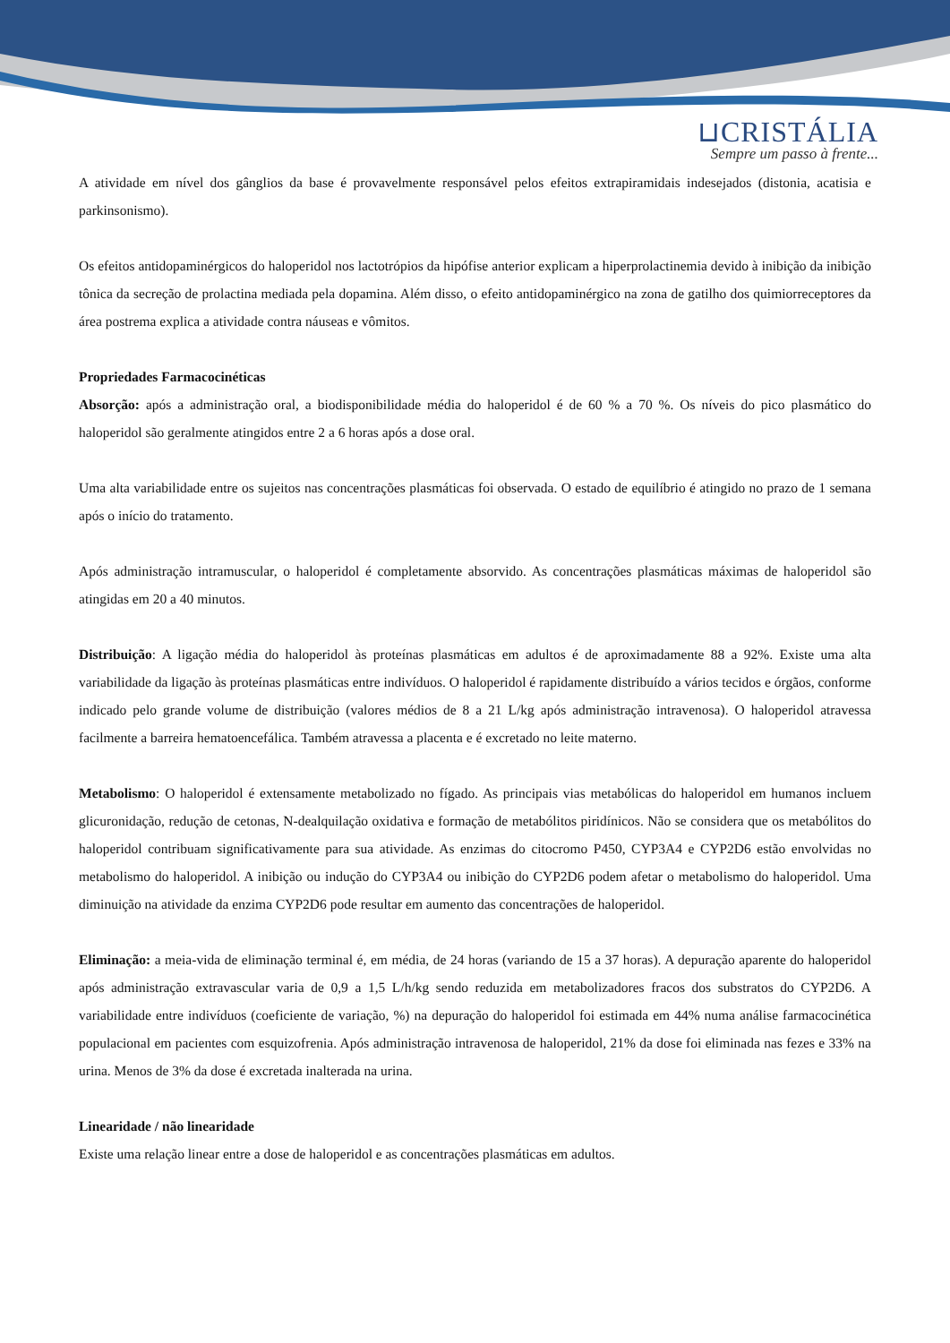⊔CRISTÁLIA
Sempre um passo à frente...
A atividade em nível dos gânglios da base é provavelmente responsável pelos efeitos extrapiramidais indesejados (distonia, acatisia e parkinsonismo).
Os efeitos antidopaminérgicos do haloperidol nos lactotrópios da hipófise anterior explicam a hiperprolactinemia devido à inibição da inibição tônica da secreção de prolactina mediada pela dopamina. Além disso, o efeito antidopaminérgico na zona de gatilho dos quimiorreceptores da área postrema explica a atividade contra náuseas e vômitos.
Propriedades Farmacocinéticas
Absorção: após a administração oral, a biodisponibilidade média do haloperidol é de 60 % a 70 %. Os níveis do pico plasmático do haloperidol são geralmente atingidos entre 2 a 6 horas após a dose oral.
Uma alta variabilidade entre os sujeitos nas concentrações plasmáticas foi observada. O estado de equilíbrio é atingido no prazo de 1 semana após o início do tratamento.
Após administração intramuscular, o haloperidol é completamente absorvido. As concentrações plasmáticas máximas de haloperidol são atingidas em 20 a 40 minutos.
Distribuição: A ligação média do haloperidol às proteínas plasmáticas em adultos é de aproximadamente 88 a 92%. Existe uma alta variabilidade da ligação às proteínas plasmáticas entre indivíduos. O haloperidol é rapidamente distribuído a vários tecidos e órgãos, conforme indicado pelo grande volume de distribuição (valores médios de 8 a 21 L/kg após administração intravenosa). O haloperidol atravessa facilmente a barreira hematoencefálica. Também atravessa a placenta e é excretado no leite materno.
Metabolismo: O haloperidol é extensamente metabolizado no fígado. As principais vias metabólicas do haloperidol em humanos incluem glicuronidação, redução de cetonas, N-dealquilação oxidativa e formação de metabólitos piridínicos. Não se considera que os metabólitos do haloperidol contribuam significativamente para sua atividade. As enzimas do citocromo P450, CYP3A4 e CYP2D6 estão envolvidas no metabolismo do haloperidol. A inibição ou indução do CYP3A4 ou inibição do CYP2D6 podem afetar o metabolismo do haloperidol. Uma diminuição na atividade da enzima CYP2D6 pode resultar em aumento das concentrações de haloperidol.
Eliminação: a meia-vida de eliminação terminal é, em média, de 24 horas (variando de 15 a 37 horas). A depuração aparente do haloperidol após administração extravascular varia de 0,9 a 1,5 L/h/kg sendo reduzida em metabolizadores fracos dos substratos do CYP2D6. A variabilidade entre indivíduos (coeficiente de variação, %) na depuração do haloperidol foi estimada em 44% numa análise farmacocinética populacional em pacientes com esquizofrenia. Após administração intravenosa de haloperidol, 21% da dose foi eliminada nas fezes e 33% na urina. Menos de 3% da dose é excretada inalterada na urina.
Linearidade / não linearidade
Existe uma relação linear entre a dose de haloperidol e as concentrações plasmáticas em adultos.